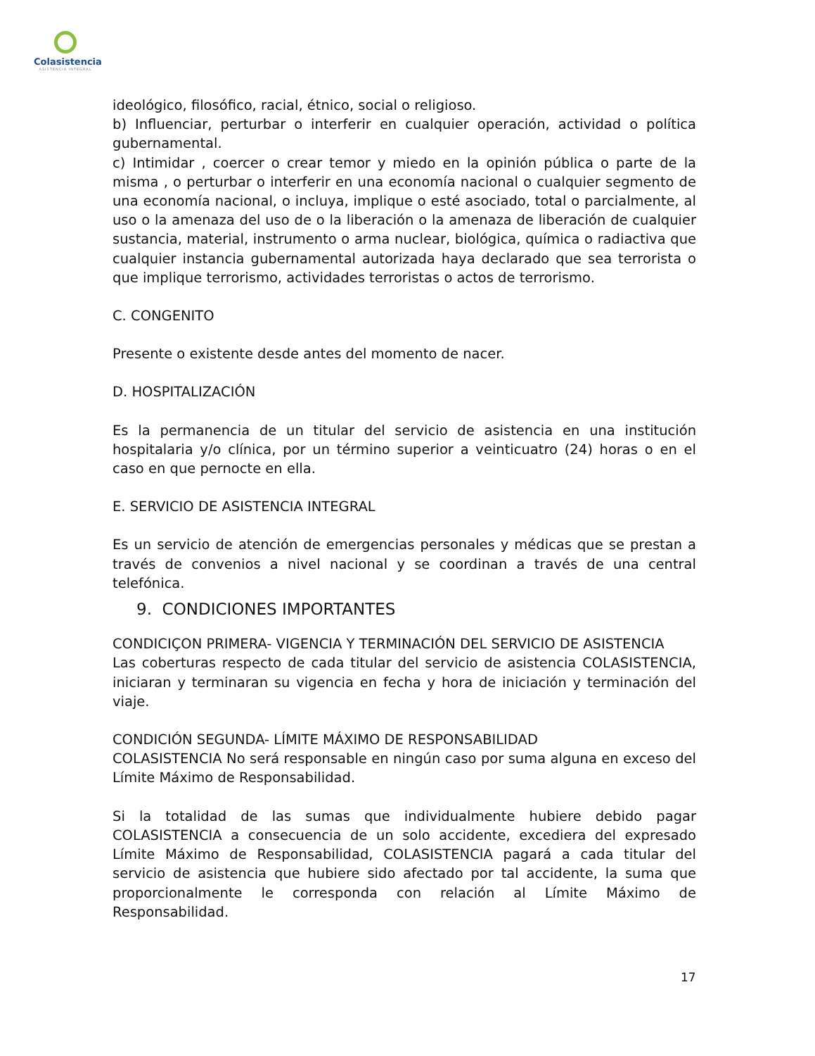Colasistencia
ASISTENCIA INTEGRAL
ideológico, filosófico, racial, étnico, social o religioso.
b) Influenciar, perturbar o interferir en cualquier operación, actividad o política gubernamental.
c) Intimidar , coercer o crear temor y miedo en la opinión pública o parte de la misma , o perturbar o interferir en una economía nacional o cualquier segmento de una economía nacional, o incluya, implique o esté asociado, total o parcialmente, al uso o la amenaza del uso de o la liberación o la amenaza de liberación de cualquier sustancia, material, instrumento o arma nuclear, biológica, química o radiactiva que cualquier instancia gubernamental autorizada haya declarado que sea terrorista o que implique terrorismo, actividades terroristas o actos de terrorismo.
C. CONGENITO
Presente o existente desde antes del momento de nacer.
D. HOSPITALIZACIÓN
Es la permanencia de un titular del servicio de asistencia en una institución hospitalaria y/o clínica, por un término superior a veinticuatro (24) horas o en el caso en que pernocte en ella.
E. SERVICIO DE ASISTENCIA INTEGRAL
Es un servicio de atención de emergencias personales y médicas que se prestan a través de convenios a nivel nacional y se coordinan a través de una central telefónica.
9. CONDICIONES IMPORTANTES
CONDICIÇON PRIMERA- VIGENCIA Y TERMINACIÓN DEL SERVICIO DE ASISTENCIA
Las coberturas respecto de cada titular del servicio de asistencia COLASISTENCIA, iniciaran y terminaran su vigencia en fecha y hora de iniciación y terminación del viaje.
CONDICIÓN SEGUNDA- LÍMITE MÁXIMO DE RESPONSABILIDAD
COLASISTENCIA No será responsable en ningún caso por suma alguna en exceso del Límite Máximo de Responsabilidad.
Si la totalidad de las sumas que individualmente hubiere debido pagar COLASISTENCIA a consecuencia de un solo accidente, excediera del expresado Límite Máximo de Responsabilidad, COLASISTENCIA pagará a cada titular del servicio de asistencia que hubiere sido afectado por tal accidente, la suma que proporcionalmente le corresponda con relación al Límite Máximo de Responsabilidad.
17